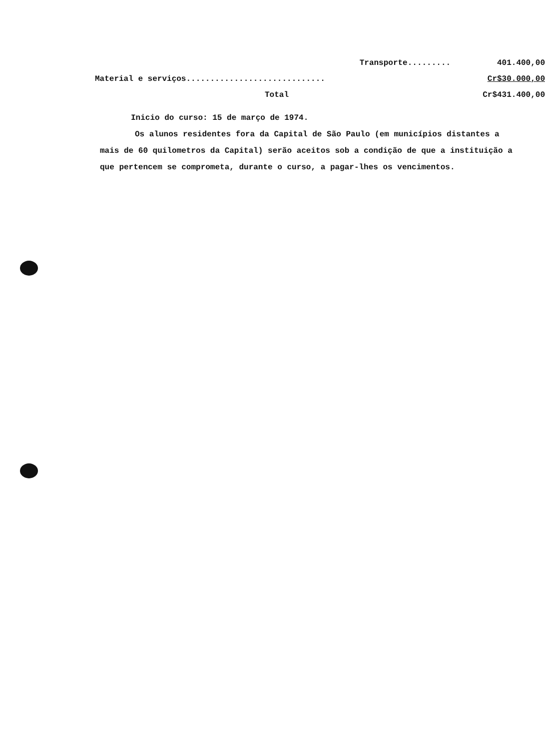| Transporte......... | 401.400,00 |
| Material e serviços............................. | Cr$30.000,00 |
| Total | Cr$431.400,00 |
Inicio do curso: 15 de março de 1974.
Os alunos residentes fora da Capital de São Paulo (em municípios distantes a mais de 60 quilometros da Capital) serão aceitos sob a condição de que a instituição a que pertencem se comprometa, durante o curso, a pagar-lhes os vencimentos.